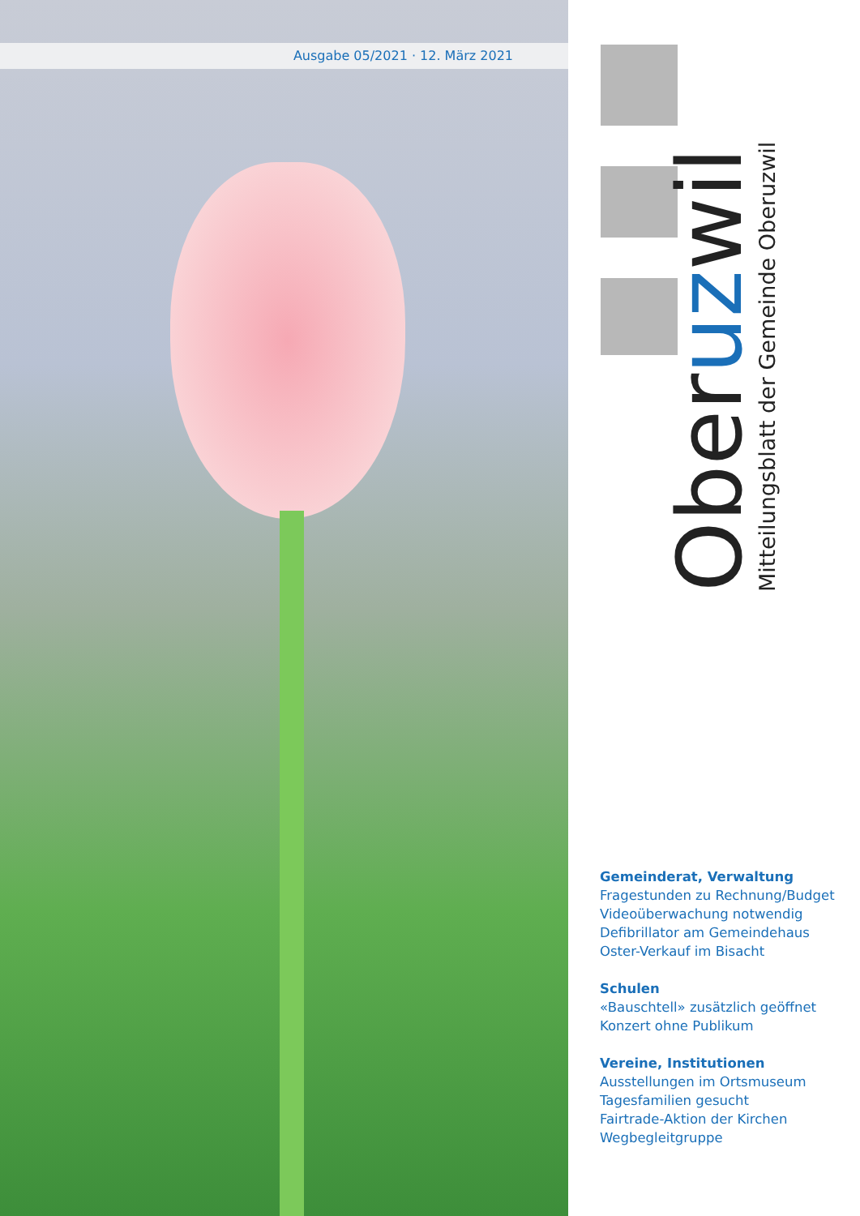Ausgabe 05/2021 · 12. März 2021
Oberuzwil
Mitteilungsblatt der Gemeinde Oberuzwil
Gemeinderat, Verwaltung
Fragestunden zu Rechnung/Budget
Videoüberwachung notwendig
Defibrillator am Gemeindehaus
Oster-Verkauf im Bisacht
Schulen
«Bauschtell» zusätzlich geöffnet
Konzert ohne Publikum
Vereine, Institutionen
Ausstellungen im Ortsmuseum
Tagesfamilien gesucht
Fairtrade-Aktion der Kirchen
Wegbegleitgruppe